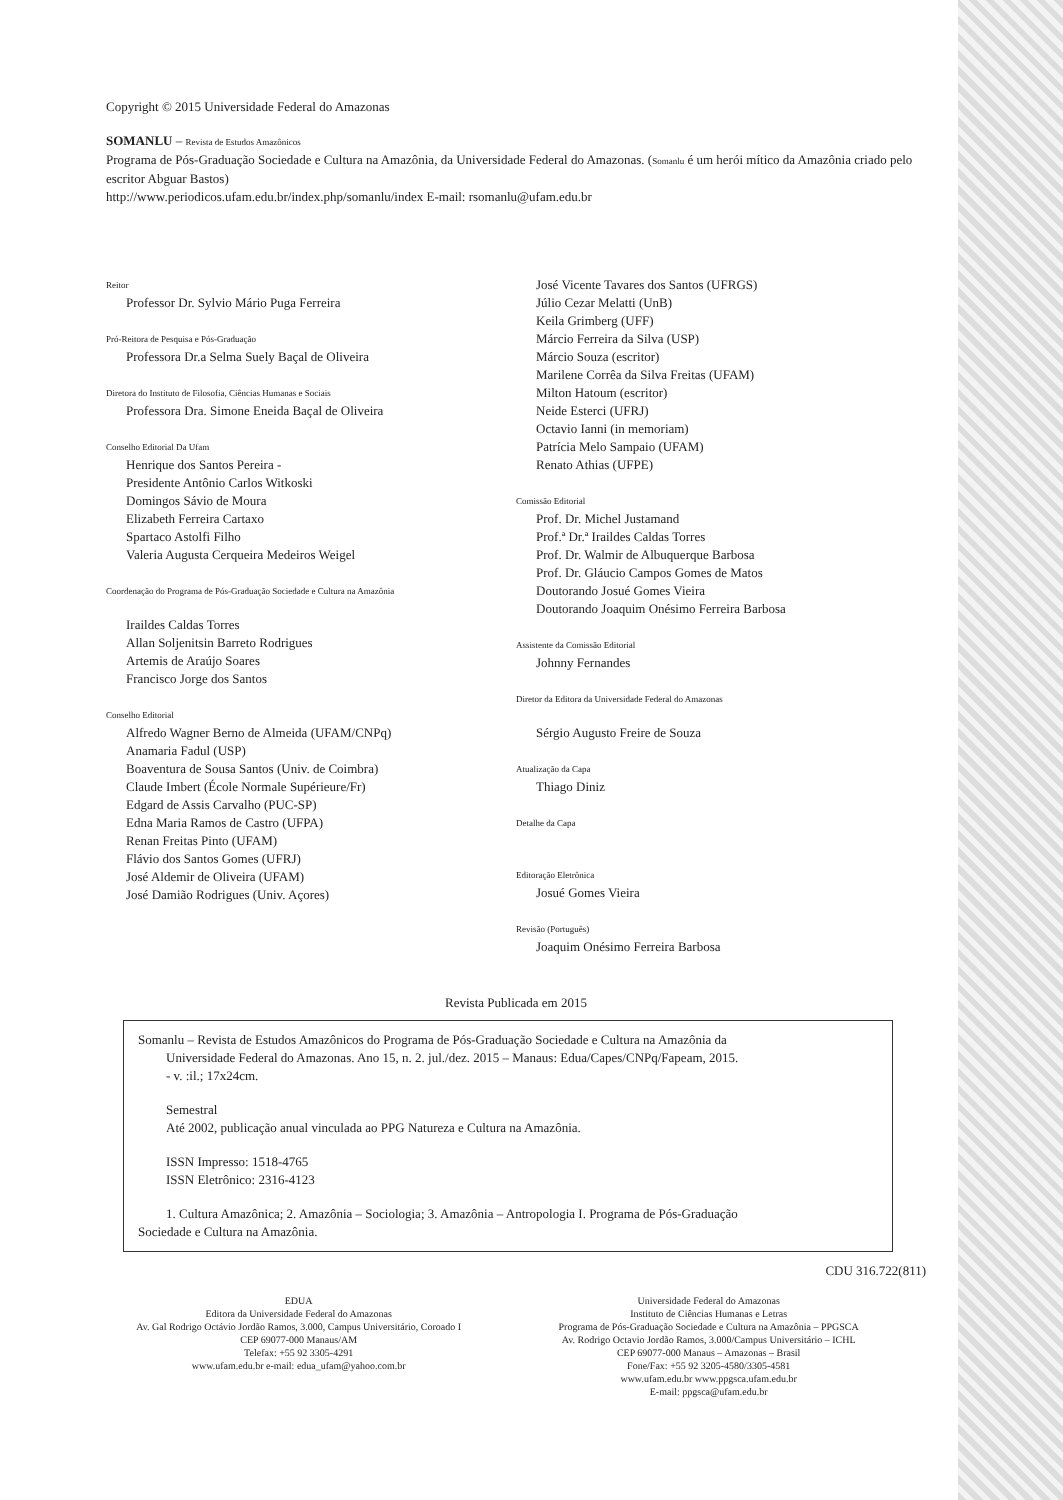Copyright © 2015 Universidade Federal do Amazonas
SOMANLU – Revista de Estudos Amazônicos
Programa de Pós-Graduação Sociedade e Cultura na Amazônia, da Universidade Federal do Amazonas. (Somanlu é um herói mítico da Amazônia criado pelo escritor Abguar Bastos)
http://www.periodicos.ufam.edu.br/index.php/somanlu/index E-mail: rsomanlu@ufam.edu.br
Reitor
Professor Dr. Sylvio Mário Puga Ferreira
Pró-Reitora de Pesquisa e Pós-Graduação
Professora Dr.a Selma Suely Baçal de Oliveira
Diretora do Instituto de Filosofia, Ciências Humanas e Sociais
Professora Dra. Simone Eneida Baçal de Oliveira
Conselho Editorial Da Ufam
Henrique dos Santos Pereira -
Presidente Antônio Carlos Witkoski
Domingos Sávio de Moura
Elizabeth Ferreira Cartaxo
Spartaco Astolfi Filho
Valeria Augusta Cerqueira Medeiros Weigel
Coordenação do Programa de Pós-Graduação Sociedade e Cultura na Amazônia
Iraildes Caldas Torres
Allan Soljenitsin Barreto Rodrigues
Artemis de Araújo Soares
Francisco Jorge dos Santos
Conselho Editorial
Alfredo Wagner Berno de Almeida (UFAM/CNPq)
Anamaria Fadul (USP)
Boaventura de Sousa Santos (Univ. de Coimbra)
Claude Imbert (École Normale Supérieure/Fr)
Edgard de Assis Carvalho (PUC-SP)
Edna Maria Ramos de Castro (UFPA)
Renan Freitas Pinto (UFAM)
Flávio dos Santos Gomes (UFRJ)
José Aldemir de Oliveira (UFAM)
José Damião Rodrigues (Univ. Açores)
José Vicente Tavares dos Santos (UFRGS)
Júlio Cezar Melatti (UnB)
Keila Grimberg (UFF)
Márcio Ferreira da Silva (USP)
Márcio Souza (escritor)
Marilene Corrêa da Silva Freitas (UFAM)
Milton Hatoum (escritor)
Neide Esterci (UFRJ)
Octavio Ianni (in memoriam)
Patrícia Melo Sampaio (UFAM)
Renato Athias (UFPE)
Comissão Editorial
Prof. Dr. Michel Justamand
Prof.ª Dr.ª Iraildes Caldas Torres
Prof. Dr. Walmir de Albuquerque Barbosa
Prof. Dr. Gláucio Campos Gomes de Matos
Doutorando Josué Gomes Vieira
Doutorando Joaquim Onésimo Ferreira Barbosa
Assistente da Comissão Editorial
Johnny Fernandes
Diretor da Editora da Universidade Federal do Amazonas
Sérgio Augusto Freire de Souza
Atualização da Capa
Thiago Diniz
Detalhe da Capa
Editoração Eletrônica
Josué Gomes Vieira
Revisão (Português)
Joaquim Onésimo Ferreira Barbosa
Revista Publicada em 2015
Somanlu – Revista de Estudos Amazônicos do Programa de Pós-Graduação Sociedade e Cultura na Amazônia da
Universidade Federal do Amazonas. Ano 15, n. 2. jul./dez. 2015 – Manaus: Edua/Capes/CNPq/Fapeam, 2015.
- v. :il.; 17x24cm.
Semestral
Até 2002, publicação anual vinculada ao PPG Natureza e Cultura na Amazônia.
ISSN Impresso: 1518-4765
ISSN Eletrônico: 2316-4123
1. Cultura Amazônica; 2. Amazônia – Sociologia; 3. Amazônia – Antropologia I. Programa de Pós-Graduação
Sociedade e Cultura na Amazônia.
CDU 316.722(811)
EDUA
Editora da Universidade Federal do Amazonas
Av. Gal Rodrigo Octávio Jordão Ramos, 3.000, Campus Universitário, Coroado I
CEP 69077-000 Manaus/AM
Telefax: +55 92 3305-4291
www.ufam.edu.br e-mail: edua_ufam@yahoo.com.br
Universidade Federal do Amazonas
Instituto de Ciências Humanas e Letras
Programa de Pós-Graduação Sociedade e Cultura na Amazônia – PPGSCA
Av. Rodrigo Octavio Jordão Ramos, 3.000/Campus Universitário – ICHL
CEP 69077-000 Manaus – Amazonas – Brasil
Fone/Fax: +55 92 3205-4580/3305-4581
www.ufam.edu.br www.ppgsca.ufam.edu.br
E-mail: ppgsca@ufam.edu.br